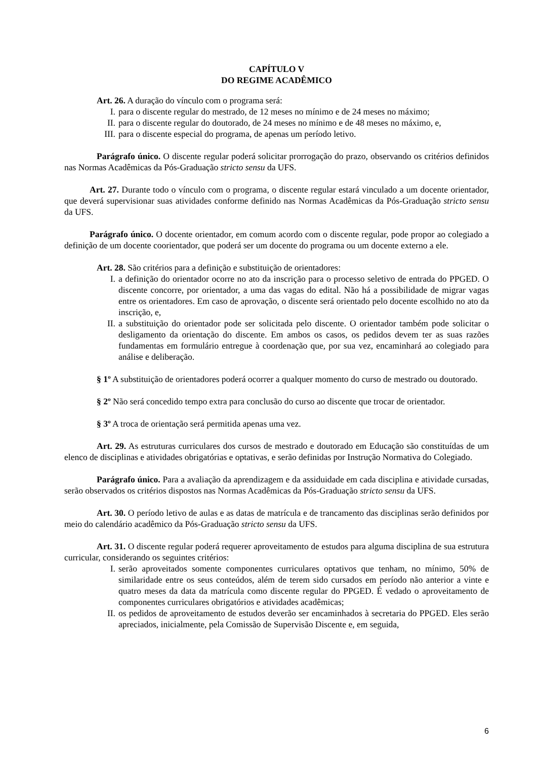CAPÍTULO V
DO REGIME ACADÊMICO
Art. 26. A duração do vínculo com o programa será:
I. para o discente regular do mestrado, de 12 meses no mínimo e de 24 meses no máximo;
II. para o discente regular do doutorado, de 24 meses no mínimo e de 48 meses no máximo, e,
III. para o discente especial do programa, de apenas um período letivo.
Parágrafo único. O discente regular poderá solicitar prorrogação do prazo, observando os critérios definidos nas Normas Acadêmicas da Pós-Graduação stricto sensu da UFS.
Art. 27. Durante todo o vínculo com o programa, o discente regular estará vinculado a um docente orientador, que deverá supervisionar suas atividades conforme definido nas Normas Acadêmicas da Pós-Graduação stricto sensu da UFS.
Parágrafo único. O docente orientador, em comum acordo com o discente regular, pode propor ao colegiado a definição de um docente coorientador, que poderá ser um docente do programa ou um docente externo a ele.
Art. 28. São critérios para a definição e substituição de orientadores:
I. a definição do orientador ocorre no ato da inscrição para o processo seletivo de entrada do PPGED. O discente concorre, por orientador, a uma das vagas do edital. Não há a possibilidade de migrar vagas entre os orientadores. Em caso de aprovação, o discente será orientado pelo docente escolhido no ato da inscrição, e,
II. a substituição do orientador pode ser solicitada pelo discente. O orientador também pode solicitar o desligamento da orientação do discente. Em ambos os casos, os pedidos devem ter as suas razões fundamentas em formulário entregue à coordenação que, por sua vez, encaminhará ao colegiado para análise e deliberação.
§ 1º A substituição de orientadores poderá ocorrer a qualquer momento do curso de mestrado ou doutorado.
§ 2º Não será concedido tempo extra para conclusão do curso ao discente que trocar de orientador.
§ 3º A troca de orientação será permitida apenas uma vez.
Art. 29. As estruturas curriculares dos cursos de mestrado e doutorado em Educação são constituídas de um elenco de disciplinas e atividades obrigatórias e optativas, e serão definidas por Instrução Normativa do Colegiado.
Parágrafo único. Para a avaliação da aprendizagem e da assiduidade em cada disciplina e atividade cursadas, serão observados os critérios dispostos nas Normas Acadêmicas da Pós-Graduação stricto sensu da UFS.
Art. 30. O período letivo de aulas e as datas de matrícula e de trancamento das disciplinas serão definidos por meio do calendário acadêmico da Pós-Graduação stricto sensu da UFS.
Art. 31. O discente regular poderá requerer aproveitamento de estudos para alguma disciplina de sua estrutura curricular, considerando os seguintes critérios:
I. serão aproveitados somente componentes curriculares optativos que tenham, no mínimo, 50% de similaridade entre os seus conteúdos, além de terem sido cursados em período não anterior a vinte e quatro meses da data da matrícula como discente regular do PPGED. É vedado o aproveitamento de componentes curriculares obrigatórios e atividades acadêmicas;
II. os pedidos de aproveitamento de estudos deverão ser encaminhados à secretaria do PPGED. Eles serão apreciados, inicialmente, pela Comissão de Supervisão Discente e, em seguida,
6